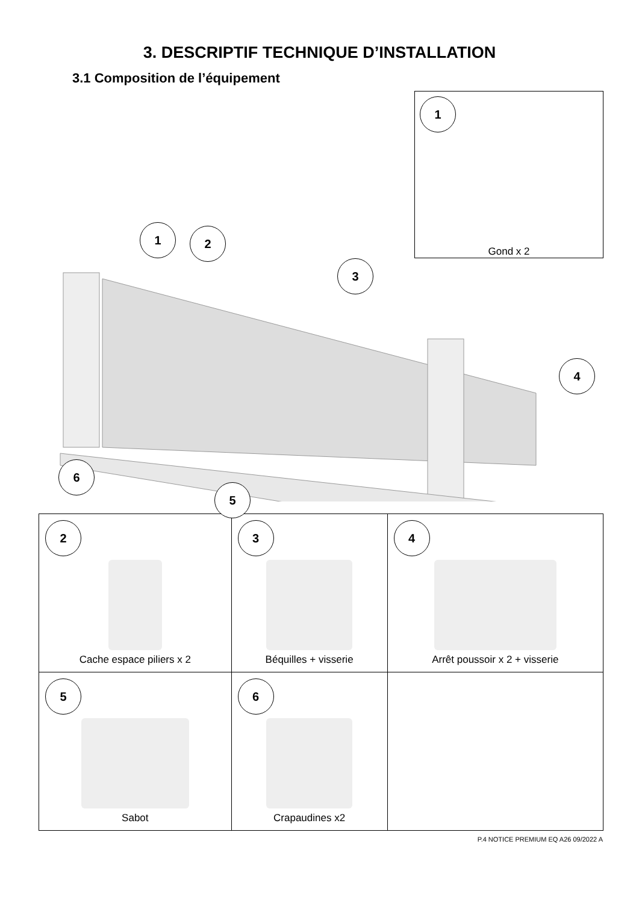3. DESCRIPTIF TECHNIQUE D’INSTALLATION
3.1 Composition de l’équipement
1
Gond x 2
1 2
3
4
5
6
| 2 Cache espace piliers x 2 | 3 Béquilles + visserie | 4 Arrêt poussoir x 2 + visserie |
| 5 Sabot | 6 Crapaudines x2 | |
P.4 NOTICE PREMIUM EQ A26 09/2022 A